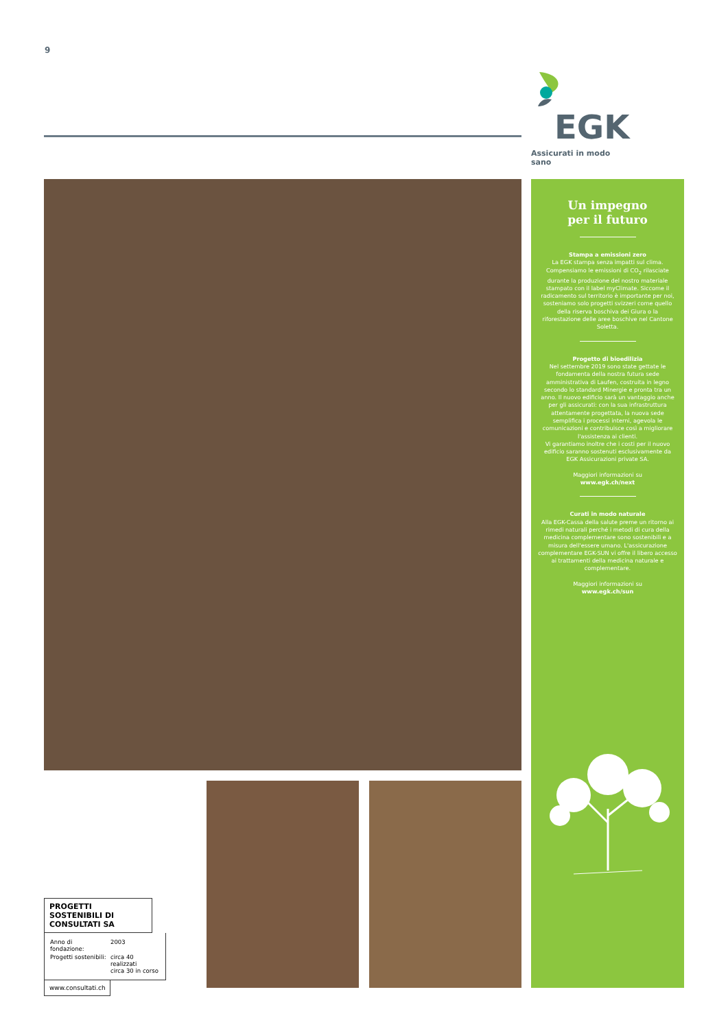9
EGK
Assicurati in modo sano
Un impegno
per il futuro
Stampa a emissioni zero
La EGK stampa senza impatti sul clima. Compensiamo le emissioni di CO<sub>2</sub> rilasciate durante la produzione del nostro materiale stampato con il label myClimate. Siccome il radicamento sul territorio è importante per noi, sosteniamo solo progetti svizzeri come quello della riserva boschiva dei Giura o la riforestazione delle aree boschive nel Cantone Soletta.
Progetto di bioedilizia
Nel settembre 2019 sono state gettate le fondamenta della nostra futura sede amministrativa di Laufen, costruita in legno secondo lo standard Minergie e pronta tra un anno. Il nuovo edificio sarà un vantaggio anche per gli assicurati: con la sua infrastruttura attentamente progettata, la nuova sede semplifica i processi interni, agevola le comunicazioni e contribuisce così a migliorare l'assistenza ai clienti.
Vi garantiamo inoltre che i costi per il nuovo edificio saranno sostenuti esclusivamente da EGK Assicurazioni private SA.
Maggiori informazioni su
www.egk.ch/next
Curati in modo naturale
Alla EGK-Cassa della salute preme un ritorno ai rimedi naturali perché i metodi di cura della medicina complementare sono sostenibili e a misura dell'essere umano. L'assicurazione complementare EGK-SUN vi offre il libero accesso ai trattamenti della medicina naturale e complementare.
Maggiori informazioni su
www.egk.ch/sun
PROGETTI SOSTENIBILI DI CONSULTATI SA
| Anno di fondazione: | 2003 |
| Progetti sostenibili: | circa 40 realizzati circa 30 in corso |
www.consultati.ch